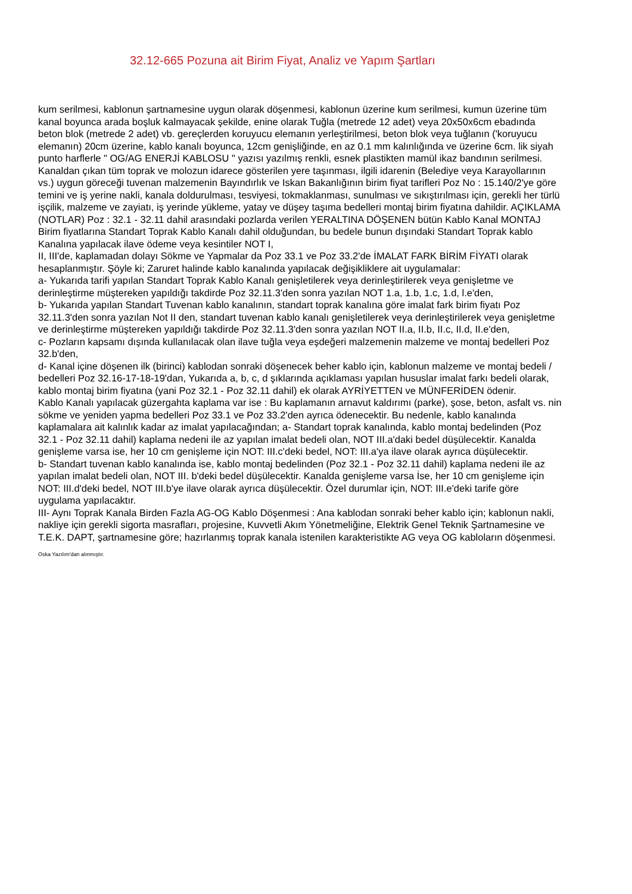32.12-665 Pozuna ait Birim Fiyat, Analiz ve Yapım Şartları
kum serilmesi, kablonun şartnamesine uygun olarak döşenmesi, kablonun üzerine kum serilmesi, kumun üzerine tüm kanal boyunca arada boşluk kalmayacak şekilde, enine olarak Tuğla (metrede 12 adet) veya 20x50x6cm ebadında beton blok (metrede 2 adet) vb. gereçlerden koruyucu elemanın yerleştirilmesi, beton blok veya tuğlanın ('koruyucu elemanın) 20cm üzerine, kablo kanalı boyunca, 12cm genişliğinde, en az 0.1 mm kalınlığında ve üzerine 6cm. lik siyah punto harflerle " OG/AG ENERJİ KABLOSU " yazısı yazılmış renkli, esnek plastikten mamül ikaz bandının serilmesi. Kanaldan çıkan tüm toprak ve molozun idarece gösterilen yere taşınması, ilgili idarenin (Belediye veya Karayollarının vs.) uygun göreceği tuvenan malzemenin Bayındırlık ve Iskan Bakanlığının birim fiyat tarifleri Poz No : 15.140/2'ye göre temini ve iş yerine nakli, kanala doldurulması, tesviyesi, tokmaklanması, sunulması ve sıkıştırılması için, gerekli her türlü işçilik, malzeme ve zayiatı, iş yerinde yükleme, yatay ve düşey taşıma bedelleri montaj birim fiyatına dahildir. AÇIKLAMA (NOTLAR) Poz : 32.1 - 32.11 dahil arasındaki pozlarda verilen YERALTINA DÖŞENEN bütün Kablo Kanal MONTAJ Birim fiyatlarına Standart Toprak Kablo Kanalı dahil olduğundan, bu bedele bunun dışındaki Standart Toprak kablo Kanalına yapılacak ilave ödeme veya kesintiler NOT I,
II, III'de, kaplamadan dolayı Sökme ve Yapmalar da Poz 33.1 ve Poz 33.2'de İMALAT FARK BİRİM FİYATI olarak hesaplanmıştır. Şöyle ki; Zaruret halinde kablo kanalında yapılacak değişikliklere ait uygulamalar:
a- Yukarıda tarifi yapılan Standart Toprak Kablo Kanalı genişletilerek veya derinleştirilerek veya genişletme ve derinleştirme müştereken yapıldığı takdirde Poz 32.11.3'den sonra yazılan NOT 1.a, 1.b, 1.c, 1.d, l.e'den,
b- Yukarıda yapılan Standart Tuvenan kablo kanalının, standart toprak kanalına göre imalat fark birim fiyatı Poz 32.11.3'den sonra yazılan Not II den, standart tuvenan kablo kanalı genişletilerek veya derinleştirilerek veya genişletme ve derinleştirme müştereken yapıldığı takdirde Poz 32.11.3'den sonra yazılan NOT II.a, II.b, II.c, II.d, II.e'den,
c- Pozların kapsamı dışında kullanılacak olan ilave tuğla veya eşdeğeri malzemenin malzeme ve montaj bedelleri Poz 32.b'den,
d- Kanal içine döşenen ilk (birinci) kablodan sonraki döşenecek beher kablo için, kablonun malzeme ve montaj bedeli / bedelleri Poz 32.16-17-18-19'dan, Yukarıda a, b, c, d şıklarında açıklaması yapılan hususlar imalat farkı bedeli olarak, kablo montaj birim fiyatına (yani Poz 32.1 - Poz 32.11 dahil) ek olarak AYRİYETTEN ve MÜNFERİDEN ödenir.
Kablo Kanalı yapılacak güzergahta kaplama var ise : Bu kaplamanın arnavut kaldırımı (parke), şose, beton, asfalt vs. nin sökme ve yeniden yapma bedelleri Poz 33.1 ve Poz 33.2'den ayrıca ödenecektir. Bu nedenle, kablo kanalında kaplamalara ait kalınlık kadar az imalat yapılacağından; a- Standart toprak kanalında, kablo montaj bedelinden (Poz 32.1 - Poz 32.11 dahil) kaplama nedeni ile az yapılan imalat bedeli olan, NOT III.a'daki bedel düşülecektir. Kanalda genişleme varsa ise, her 10 cm genişleme için NOT: III.c'deki bedel, NOT: III.a'ya ilave olarak ayrıca düşülecektir.
b- Standart tuvenan kablo kanalında ise, kablo montaj bedelinden (Poz 32.1 - Poz 32.11 dahil) kaplama nedeni ile az yapılan imalat bedeli olan, NOT III. b'deki bedel düşülecektir. Kanalda genişleme varsa İse, her 10 cm genişleme için NOT: III.d'deki bedel, NOT III.b'ye ilave olarak ayrıca düşülecektir. Özel durumlar için, NOT: III.e'deki tarife göre uygulama yapılacaktır.
III- Aynı Toprak Kanala Birden Fazla AG-OG Kablo Döşenmesi : Ana kablodan sonraki beher kablo için; kablonun nakli, nakliye için gerekli sigorta masrafları, projesine, Kuvvetli Akım Yönetmeliğine, Elektrik Genel Teknik Şartnamesine ve T.E.K. DAPT, şartnamesine göre; hazırlanmış toprak kanala istenilen karakteristikte AG veya OG kabloların döşenmesi.
Oska Yazılım'dan alınmıştır.